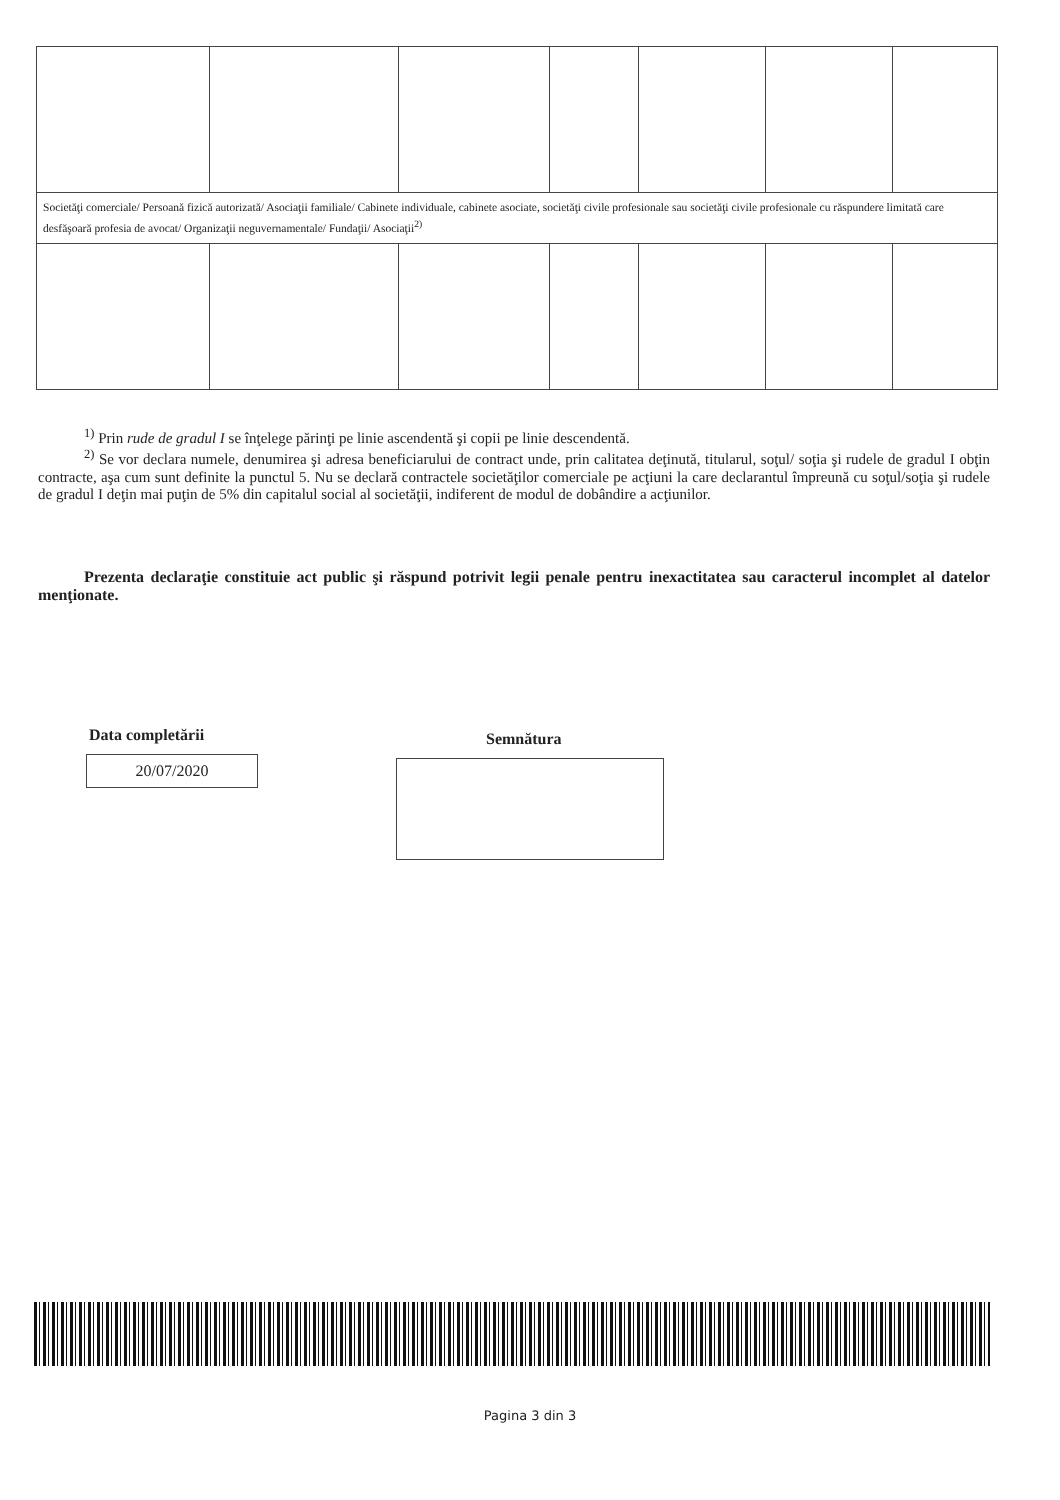| Societăţi comerciale/ Persoană fizică autorizată/ Asociaţii familiale/ Cabinete individuale, cabinete asociate, societăţi civile profesionale sau societăţi civile profesionale cu răspundere limitată care desfăşoară profesia de avocat/ Organizaţii neguvernamentale/ Fundaţii/ Asociaţii<sup>2)</sup> | | | | | | |
<sup>1)</sup> Prin rude de gradul I se înţelege părinţi pe linie ascendentă şi copii pe linie descendentă.
<sup>2)</sup> Se vor declara numele, denumirea şi adresa beneficiarului de contract unde, prin calitatea deţinută, titularul, soţul/ soţia şi rudele de gradul I obţin contracte, aşa cum sunt definite la punctul 5. Nu se declară contractele societăţilor comerciale pe acţiuni la care declarantul împreună cu soţul/soţia şi rudele de gradul I deţin mai puţin de 5% din capitalul social al societăţii, indiferent de modul de dobândire a acţiunilor.
Prezenta declaraţie constituie act public şi răspund potrivit legii penale pentru inexactitatea sau caracterul incomplet al datelor menţionate.
Data completării
20/07/2020
Semnătura
Pagina 3 din 3